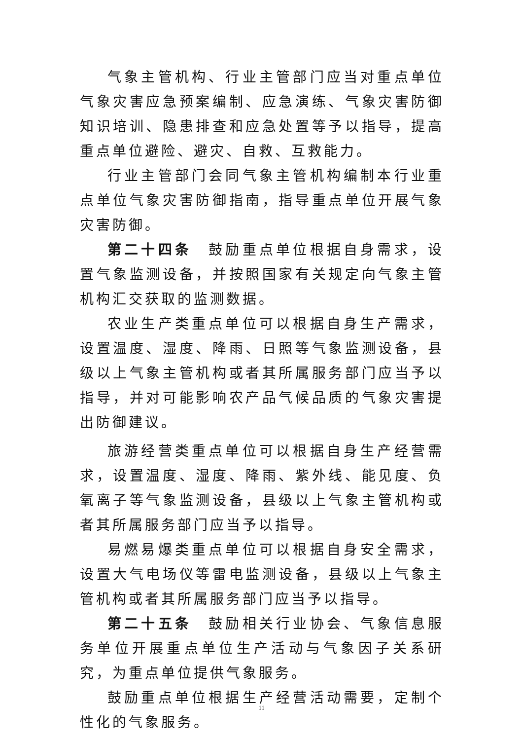气象主管机构、行业主管部门应当对重点单位气象灾害应急预案编制、应急演练、气象灾害防御知识培训、隐患排查和应急处置等予以指导，提高重点单位避险、避灾、自救、互救能力。
行业主管部门会同气象主管机构编制本行业重点单位气象灾害防御指南，指导重点单位开展气象灾害防御。
第二十四条　鼓励重点单位根据自身需求，设置气象监测设备，并按照国家有关规定向气象主管机构汇交获取的监测数据。
农业生产类重点单位可以根据自身生产需求，设置温度、湿度、降雨、日照等气象监测设备，县级以上气象主管机构或者其所属服务部门应当予以指导，并对可能影响农产品气候品质的气象灾害提出防御建议。
旅游经营类重点单位可以根据自身生产经营需求，设置温度、湿度、降雨、紫外线、能见度、负氧离子等气象监测设备，县级以上气象主管机构或者其所属服务部门应当予以指导。
易燃易爆类重点单位可以根据自身安全需求，设置大气电场仪等雷电监测设备，县级以上气象主管机构或者其所属服务部门应当予以指导。
第二十五条　鼓励相关行业协会、气象信息服务单位开展重点单位生产活动与气象因子关系研究，为重点单位提供气象服务。
鼓励重点单位根据生产经营活动需要，定制个性化的气象服务。
11